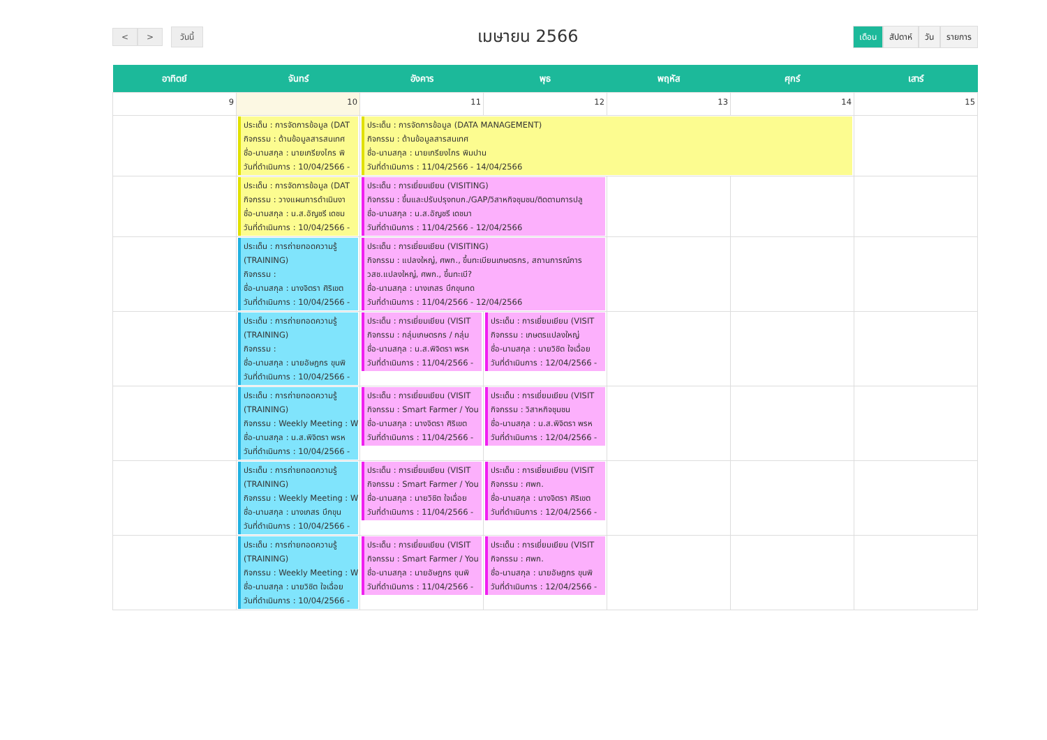< > วันนี้
เมษายน 2566
เดือน สัปดาห์ วัน รายการ
| อาทิตย์ | จันทร์ | อังคาร | พุธ | พฤหัส | ศุกร์ | เสาร์ |
| --- | --- | --- | --- | --- | --- | --- |
| 9 | 10 | 11 | 12 | 13 | 14 | 15 |
| | ประเด็น : การจัดการข้อมูล (DAT กิจกรรม : ด้านข้อมูลสารสนเทศ ชื่อ-นามสกุล : นายเกรียงไกร พิ วันที่ดำเนินการ : 10/04/2566 - | ประเด็น : การจัดการข้อมูล (DATA MANAGEMENT) กิจกรรม : ด้านข้อมูลสารสนเทศ ชื่อ-นามสกุล : นายเกรียงไกร พิมปาน วันที่ดำเนินการ : 11/04/2566 - 14/04/2566 | | | | |
| | ประเด็น : การจัดการข้อมูล (DAT กิจกรรม : วางแผนการดำเนินงา ชื่อ-นามสกุล : น.ส.อัญชรี เดชม วันที่ดำเนินการ : 10/04/2566 - | ประเด็น : การเยี่ยมเยียน (VISITING) กิจกรรม : ขึ้นและปรับปรุงทบก./GAP/วิสาหกิจชุมชน/ติดตามการปลู ชื่อ-นามสกุล : น.ส.อัญชรี เดชมา วันที่ดำเนินการ : 11/04/2566 - 12/04/2566 | | | | |
| | ประเด็น : การถ่ายทอดความรู้ (TRAINING) กิจกรรม : ชื่อ-นามสกุล : นางจิตรา ศิริเขต วันที่ดำเนินการ : 10/04/2566 - | ประเด็น : การเยี่ยมเยียน (VISITING) กิจกรรม : แปลงใหญ่, ศพก., ขึ้นทะเบียนเกษตรกร, สถานการณ์การ วสช.แปลงใหญ่, ศพก., ขึ้นทะเบี? ชื่อ-นามสกุล : นางเกสร บึกขุนทด วันที่ดำเนินการ : 11/04/2566 - 12/04/2566 | | | | |
| | ประเด็น : การถ่ายทอดความรู้ (TRAINING) กิจกรรม : ชื่อ-นามสกุล : นายอัษฎกร ขุนพิ วันที่ดำเนินการ : 10/04/2566 - | ประเด็น : การเยี่ยมเยียน (VISIT กิจกรรม : กลุ่มเกษตรกร / กลุ่ม ชื่อ-นามสกุล : น.ส.พิจิตรา พรห วันที่ดำเนินการ : 11/04/2566 - | ประเด็น : การเยี่ยมเยียน (VISIT กิจกรรม : เกษตรแปลงใหญ่ ชื่อ-นามสกุล : นายวิชิต ใจเฉื่อย วันที่ดำเนินการ : 12/04/2566 - | | | |
| | ประเด็น : การถ่ายทอดความรู้ (TRAINING) กิจกรรม : Weekly Meeting : W ชื่อ-นามสกุล : น.ส.พิจิตรา พรห วันที่ดำเนินการ : 10/04/2566 - | ประเด็น : การเยี่ยมเยียน (VISIT กิจกรรม : Smart Farmer / You ชื่อ-นามสกุล : นางจิตรา ศิริเขต วันที่ดำเนินการ : 11/04/2566 - | ประเด็น : การเยี่ยมเยียน (VISIT กิจกรรม : วิสาหกิจชุมชน ชื่อ-นามสกุล : น.ส.พิจิตรา พรห วันที่ดำเนินการ : 12/04/2566 - | | | |
| | ประเด็น : การถ่ายทอดความรู้ (TRAINING) กิจกรรม : Weekly Meeting : W ชื่อ-นามสกุล : นางเกสร บึกขุน วันที่ดำเนินการ : 10/04/2566 - | ประเด็น : การเยี่ยมเยียน (VISIT กิจกรรม : Smart Farmer / You ชื่อ-นามสกุล : นายวิชิต ใจเฉื่อย วันที่ดำเนินการ : 11/04/2566 - | ประเด็น : การเยี่ยมเยียน (VISIT กิจกรรม : ศพก. ชื่อ-นามสกุล : นางจิตรา ศิริเขต วันที่ดำเนินการ : 12/04/2566 - | | | |
| | ประเด็น : การถ่ายทอดความรู้ (TRAINING) กิจกรรม : Weekly Meeting : W ชื่อ-นามสกุล : นายวิชิต ใจเฉื่อย วันที่ดำเนินการ : 10/04/2566 - | ประเด็น : การเยี่ยมเยียน (VISIT กิจกรรม : Smart Farmer / You ชื่อ-นามสกุล : นายอัษฎกร ขุนพิ วันที่ดำเนินการ : 11/04/2566 - | ประเด็น : การเยี่ยมเยียน (VISIT กิจกรรม : ศพก. ชื่อ-นามสกุล : นายอัษฎกร ขุนพิ วันที่ดำเนินการ : 12/04/2566 - | | | |